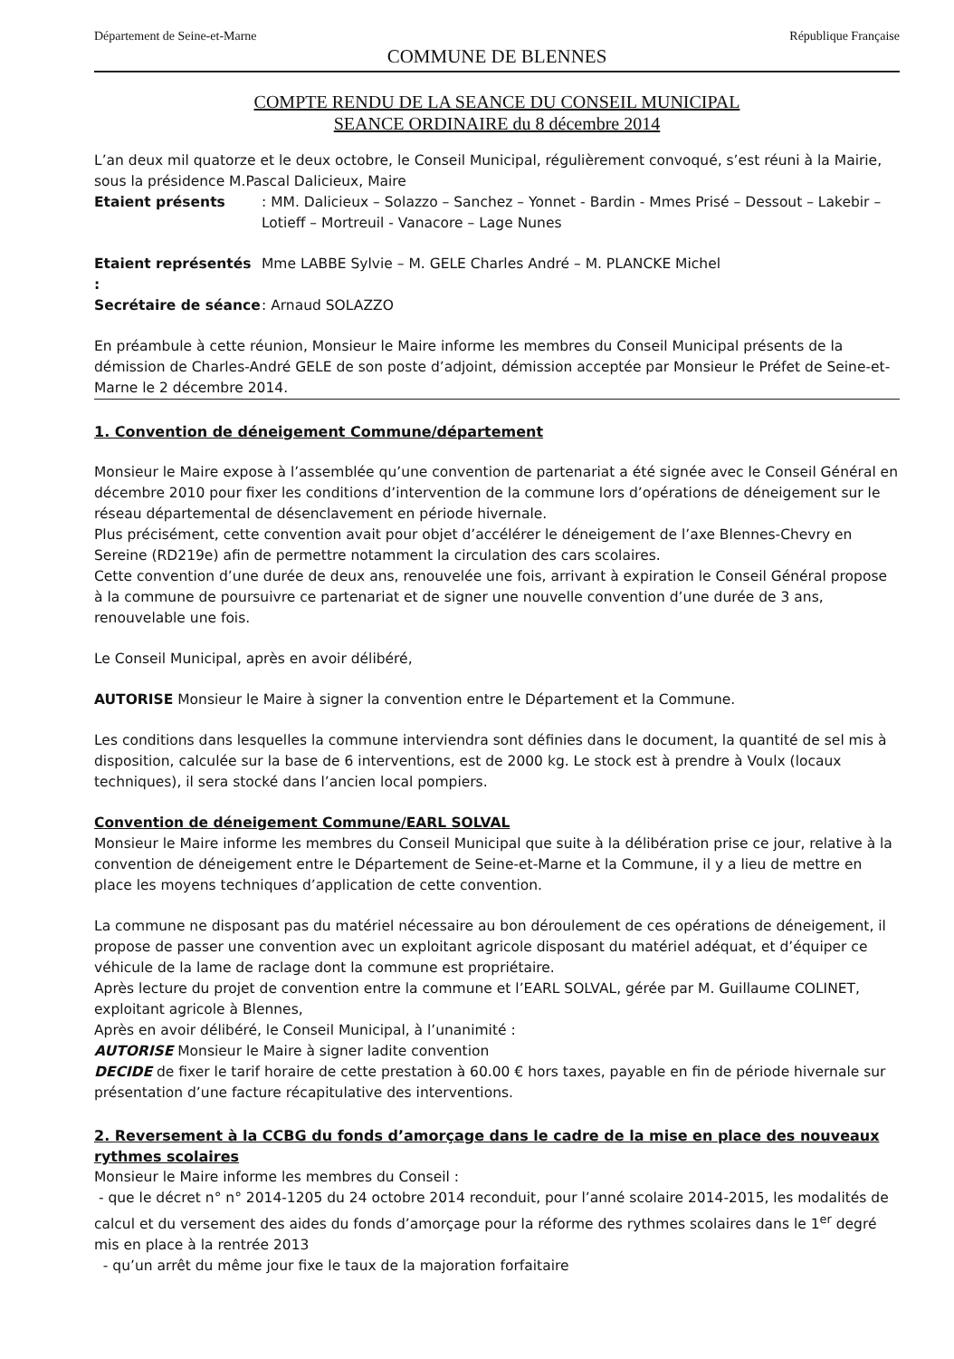Département de Seine-et-Marne République Française
COMMUNE DE BLENNES
COMPTE RENDU DE LA SEANCE DU CONSEIL MUNICIPAL
SEANCE ORDINAIRE du 8 décembre 2014
L’an deux mil quatorze et le deux octobre, le Conseil Municipal, régulièrement convoqué, s’est réuni à la Mairie, sous la présidence M.Pascal Dalicieux, Maire
Etaient présents: MM. Dalicieux – Solazzo – Sanchez – Yonnet - Bardin - Mmes Prisé – Dessout – Lakebir – Lotieff – Mortreuil - Vanacore – Lage Nunes
Etaient représentés : Mme LABBE Sylvie – M. GELE Charles André – M. PLANCKE Michel
Secrétaire de séance: Arnaud SOLAZZO
En préambule à cette réunion, Monsieur le Maire informe les membres du Conseil Municipal présents de la démission de Charles-André GELE de son poste d’adjoint, démission acceptée par Monsieur le Préfet de Seine-et-Marne le 2 décembre 2014.
1. Convention de déneigement Commune/département
Monsieur le Maire expose à l’assemblée qu’une convention de partenariat a été signée avec le Conseil Général en décembre 2010 pour fixer les conditions d’intervention de la commune lors d’opérations de déneigement sur le réseau départemental de désenclavement en période hivernale.
Plus précisément, cette convention avait pour objet d’accélérer le déneigement de l’axe Blennes-Chevry en Sereine (RD219e) afin de permettre notamment la circulation des cars scolaires.
Cette convention d’une durée de deux ans, renouvelée une fois, arrivant à expiration le Conseil Général propose à la commune de poursuivre ce partenariat et de signer une nouvelle convention d’une durée de 3 ans, renouvelable une fois.
Le Conseil Municipal, après en avoir délibéré,
AUTORISE Monsieur le Maire à signer la convention entre le Département et la Commune.
Les conditions dans lesquelles la commune interviendra sont définies dans le document, la quantité de sel mis à disposition, calculée sur la base de 6 interventions, est de 2000 kg. Le stock est à prendre à Voulx (locaux techniques), il sera stocké dans l’ancien local pompiers.
Convention de déneigement Commune/EARL SOLVAL
Monsieur le Maire informe les membres du Conseil Municipal que suite à la délibération prise ce jour, relative à la convention de déneigement entre le Département de Seine-et-Marne et la Commune, il y a lieu de mettre en place les moyens techniques d’application de cette convention.
La commune ne disposant pas du matériel nécessaire au bon déroulement de ces opérations de déneigement, il propose de passer une convention avec un exploitant agricole disposant du matériel adéquat, et d’équiper ce véhicule de la lame de raclage dont la commune est propriétaire.
Après lecture du projet de convention entre la commune et l’EARL SOLVAL, gérée par M. Guillaume COLINET, exploitant agricole à Blennes,
Après en avoir délibéré, le Conseil Municipal, à l’unanimité :
AUTORISE Monsieur le Maire à signer ladite convention
DECIDE de fixer le tarif horaire de cette prestation à 60.00 € hors taxes, payable en fin de période hivernale sur présentation d’une facture récapitulative des interventions.
2. Reversement à la CCBG du fonds d’amorçage dans le cadre de la mise en place des nouveaux rythmes scolaires
Monsieur le Maire informe les membres du Conseil :
- que le décret n° n° 2014-1205 du 24 octobre 2014 reconduit, pour l’anné scolaire 2014-2015, les modalités de calcul et du versement des aides du fonds d’amorçage pour la réforme des rythmes scolaires dans le 1<sup>er</sup> degré mis en place à la rentrée 2013
- qu’un arrêt du même jour fixe le taux de la majoration forfaitaire